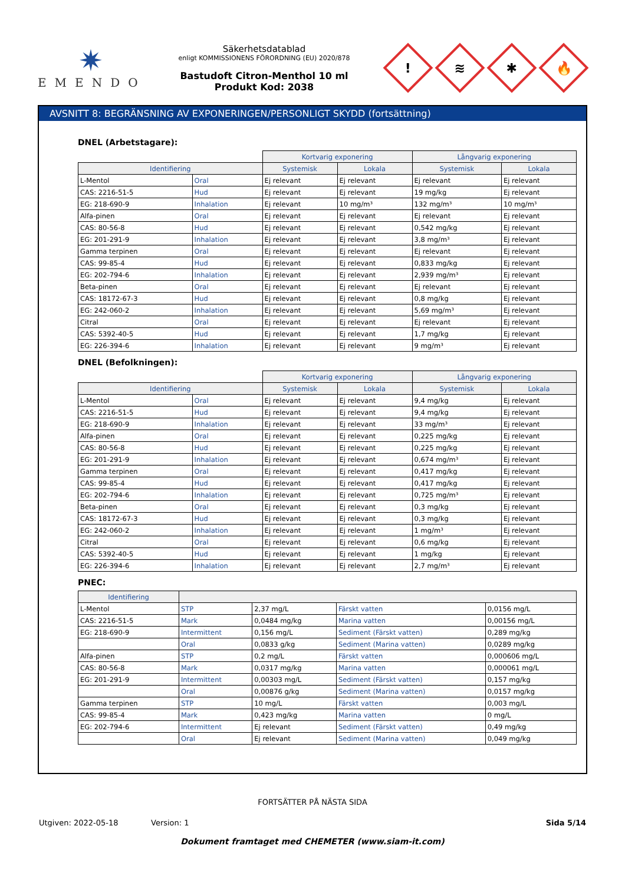✷
EMENDO
Säkerhetsdatablad
enligt KOMMISSIONENS FÖRORDNING (EU) 2020/878
Bastudoft Citron-Menthol 10 ml
Produkt Kod: 2038
!
≋
✱
🔥
AVSNITT 8: BEGRÄNSNING AV EXPONERINGEN/PERSONLIGT SKYDD (fortsättning)
DNEL (Arbetstagare):
| | | Kortvarig exponering | | Långvarig exponering | |
| --- | --- | --- | --- | --- | --- |
| Identifiering | | Systemisk | Lokala | Systemisk | Lokala |
| L-Mentol | Oral | Ej relevant | Ej relevant | Ej relevant | Ej relevant |
| CAS: 2216-51-5 | Hud | Ej relevant | Ej relevant | 19 mg/kg | Ej relevant |
| EG: 218-690-9 | Inhalation | Ej relevant | 10 mg/m³ | 132 mg/m³ | 10 mg/m³ |
| Alfa-pinen | Oral | Ej relevant | Ej relevant | Ej relevant | Ej relevant |
| CAS: 80-56-8 | Hud | Ej relevant | Ej relevant | 0,542 mg/kg | Ej relevant |
| EG: 201-291-9 | Inhalation | Ej relevant | Ej relevant | 3,8 mg/m³ | Ej relevant |
| Gamma terpinen | Oral | Ej relevant | Ej relevant | Ej relevant | Ej relevant |
| CAS: 99-85-4 | Hud | Ej relevant | Ej relevant | 0,833 mg/kg | Ej relevant |
| EG: 202-794-6 | Inhalation | Ej relevant | Ej relevant | 2,939 mg/m³ | Ej relevant |
| Beta-pinen | Oral | Ej relevant | Ej relevant | Ej relevant | Ej relevant |
| CAS: 18172-67-3 | Hud | Ej relevant | Ej relevant | 0,8 mg/kg | Ej relevant |
| EG: 242-060-2 | Inhalation | Ej relevant | Ej relevant | 5,69 mg/m³ | Ej relevant |
| Citral | Oral | Ej relevant | Ej relevant | Ej relevant | Ej relevant |
| CAS: 5392-40-5 | Hud | Ej relevant | Ej relevant | 1,7 mg/kg | Ej relevant |
| EG: 226-394-6 | Inhalation | Ej relevant | Ej relevant | 9 mg/m³ | Ej relevant |
DNEL (Befolkningen):
| | | Kortvarig exponering | | Långvarig exponering | |
| --- | --- | --- | --- | --- | --- |
| Identifiering | | Systemisk | Lokala | Systemisk | Lokala |
| L-Mentol | Oral | Ej relevant | Ej relevant | 9,4 mg/kg | Ej relevant |
| CAS: 2216-51-5 | Hud | Ej relevant | Ej relevant | 9,4 mg/kg | Ej relevant |
| EG: 218-690-9 | Inhalation | Ej relevant | Ej relevant | 33 mg/m³ | Ej relevant |
| Alfa-pinen | Oral | Ej relevant | Ej relevant | 0,225 mg/kg | Ej relevant |
| CAS: 80-56-8 | Hud | Ej relevant | Ej relevant | 0,225 mg/kg | Ej relevant |
| EG: 201-291-9 | Inhalation | Ej relevant | Ej relevant | 0,674 mg/m³ | Ej relevant |
| Gamma terpinen | Oral | Ej relevant | Ej relevant | 0,417 mg/kg | Ej relevant |
| CAS: 99-85-4 | Hud | Ej relevant | Ej relevant | 0,417 mg/kg | Ej relevant |
| EG: 202-794-6 | Inhalation | Ej relevant | Ej relevant | 0,725 mg/m³ | Ej relevant |
| Beta-pinen | Oral | Ej relevant | Ej relevant | 0,3 mg/kg | Ej relevant |
| CAS: 18172-67-3 | Hud | Ej relevant | Ej relevant | 0,3 mg/kg | Ej relevant |
| EG: 242-060-2 | Inhalation | Ej relevant | Ej relevant | 1 mg/m³ | Ej relevant |
| Citral | Oral | Ej relevant | Ej relevant | 0,6 mg/kg | Ej relevant |
| CAS: 5392-40-5 | Hud | Ej relevant | Ej relevant | 1 mg/kg | Ej relevant |
| EG: 226-394-6 | Inhalation | Ej relevant | Ej relevant | 2,7 mg/m³ | Ej relevant |
PNEC:
| Identifiering | | | | |
| --- | --- | --- | --- | --- |
| L-Mentol | STP | 2,37 mg/L | Färskt vatten | 0,0156 mg/L |
| CAS: 2216-51-5 | Mark | 0,0484 mg/kg | Marina vatten | 0,00156 mg/L |
| EG: 218-690-9 | Intermittent | 0,156 mg/L | Sediment (Färskt vatten) | 0,289 mg/kg |
| | Oral | 0,0833 g/kg | Sediment (Marina vatten) | 0,0289 mg/kg |
| Alfa-pinen | STP | 0,2 mg/L | Färskt vatten | 0,000606 mg/L |
| CAS: 80-56-8 | Mark | 0,0317 mg/kg | Marina vatten | 0,000061 mg/L |
| EG: 201-291-9 | Intermittent | 0,00303 mg/L | Sediment (Färskt vatten) | 0,157 mg/kg |
| | Oral | 0,00876 g/kg | Sediment (Marina vatten) | 0,0157 mg/kg |
| Gamma terpinen | STP | 10 mg/L | Färskt vatten | 0,003 mg/L |
| CAS: 99-85-4 | Mark | 0,423 mg/kg | Marina vatten | 0 mg/L |
| EG: 202-794-6 | Intermittent | Ej relevant | Sediment (Färskt vatten) | 0,49 mg/kg |
| | Oral | Ej relevant | Sediment (Marina vatten) | 0,049 mg/kg |
FORTSÄTTER PÅ NÄSTA SIDA
Utgiven: 2022-05-18 Version: 1 Sida 5/14
Dokument framtaget med CHEMETER (www.siam-it.com)